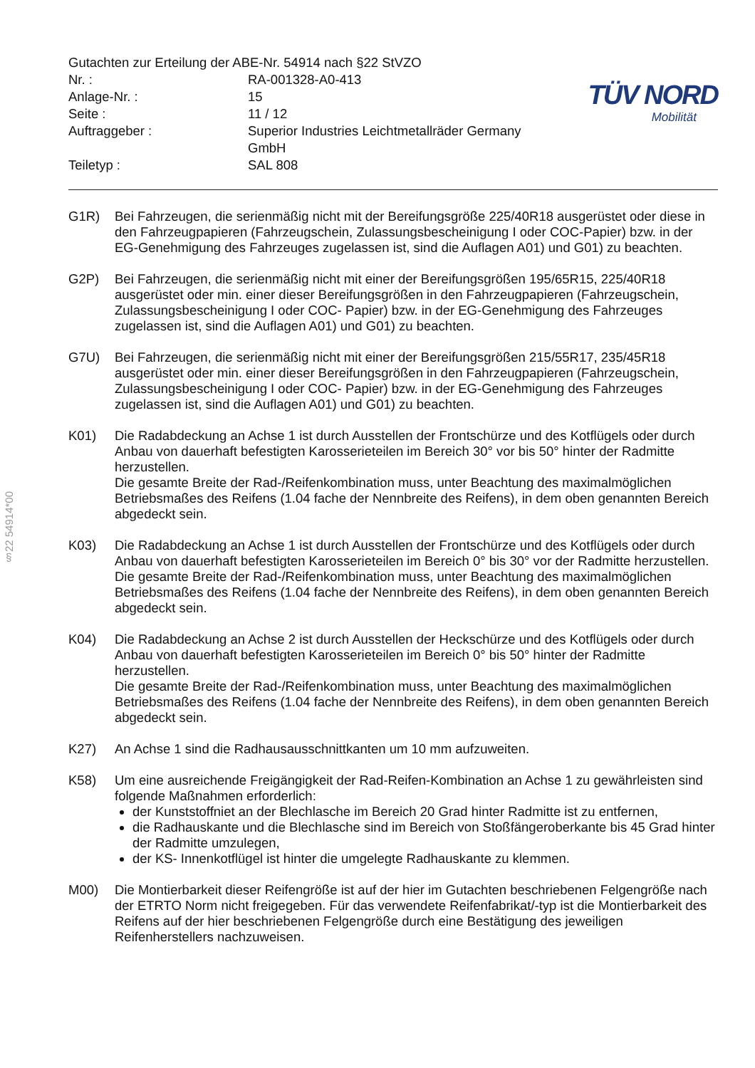§22 54914*00
| Gutachten zur Erteilung der ABE-Nr. 54914 nach §22 StVZO | |
| Nr. : | RA-001328-A0-413 |
| Anlage-Nr. : | 15 |
| Seite : | 11 / 12 |
| Auftraggeber : | Superior Industries Leichtmetallräder Germany GmbH |
| Teiletyp : | SAL 808 |
TÜV NORD
Mobilität
G1R) Bei Fahrzeugen, die serienmäßig nicht mit der Bereifungsgröße 225/40R18 ausgerüstet oder diese in den Fahrzeugpapieren (Fahrzeugschein, Zulassungsbescheinigung I oder COC-Papier) bzw. in der EG-Genehmigung des Fahrzeuges zugelassen ist, sind die Auflagen A01) und G01) zu beachten.
G2P) Bei Fahrzeugen, die serienmäßig nicht mit einer der Bereifungsgrößen 195/65R15, 225/40R18 ausgerüstet oder min. einer dieser Bereifungsgrößen in den Fahrzeugpapieren (Fahrzeugschein, Zulassungsbescheinigung I oder COC- Papier) bzw. in der EG-Genehmigung des Fahrzeuges zugelassen ist, sind die Auflagen A01) und G01) zu beachten.
G7U) Bei Fahrzeugen, die serienmäßig nicht mit einer der Bereifungsgrößen 215/55R17, 235/45R18 ausgerüstet oder min. einer dieser Bereifungsgrößen in den Fahrzeugpapieren (Fahrzeugschein, Zulassungsbescheinigung I oder COC- Papier) bzw. in der EG-Genehmigung des Fahrzeuges zugelassen ist, sind die Auflagen A01) und G01) zu beachten.
K01) Die Radabdeckung an Achse 1 ist durch Ausstellen der Frontschürze und des Kotflügels oder durch Anbau von dauerhaft befestigten Karosserieteilen im Bereich 30° vor bis 50° hinter der Radmitte herzustellen.
Die gesamte Breite der Rad-/Reifenkombination muss, unter Beachtung des maximalmöglichen Betriebsmaßes des Reifens (1.04 fache der Nennbreite des Reifens), in dem oben genannten Bereich abgedeckt sein.
K03) Die Radabdeckung an Achse 1 ist durch Ausstellen der Frontschürze und des Kotflügels oder durch Anbau von dauerhaft befestigten Karosserieteilen im Bereich 0° bis 30° vor der Radmitte herzustellen.
Die gesamte Breite der Rad-/Reifenkombination muss, unter Beachtung des maximalmöglichen Betriebsmaßes des Reifens (1.04 fache der Nennbreite des Reifens), in dem oben genannten Bereich abgedeckt sein.
K04) Die Radabdeckung an Achse 2 ist durch Ausstellen der Heckschürze und des Kotflügels oder durch Anbau von dauerhaft befestigten Karosserieteilen im Bereich 0° bis 50° hinter der Radmitte herzustellen.
Die gesamte Breite der Rad-/Reifenkombination muss, unter Beachtung des maximalmöglichen Betriebsmaßes des Reifens (1.04 fache der Nennbreite des Reifens), in dem oben genannten Bereich abgedeckt sein.
K27) An Achse 1 sind die Radhausausschnittkanten um 10 mm aufzuweiten.
K58) Um eine ausreichende Freigängigkeit der Rad-Reifen-Kombination an Achse 1 zu gewährleisten sind folgende Maßnahmen erforderlich:
der Kunststoffniet an der Blechlasche im Bereich 20 Grad hinter Radmitte ist zu entfernen,
die Radhauskante und die Blechlasche sind im Bereich von Stoßfängeroberkante bis 45 Grad hinter der Radmitte umzulegen,
der KS- Innenkotflügel ist hinter die umgelegte Radhauskante zu klemmen.
M00) Die Montierbarkeit dieser Reifengröße ist auf der hier im Gutachten beschriebenen Felgengröße nach der ETRTO Norm nicht freigegeben. Für das verwendete Reifenfabrikat/-typ ist die Montierbarkeit des Reifens auf der hier beschriebenen Felgengröße durch eine Bestätigung des jeweiligen Reifenherstellers nachzuweisen.